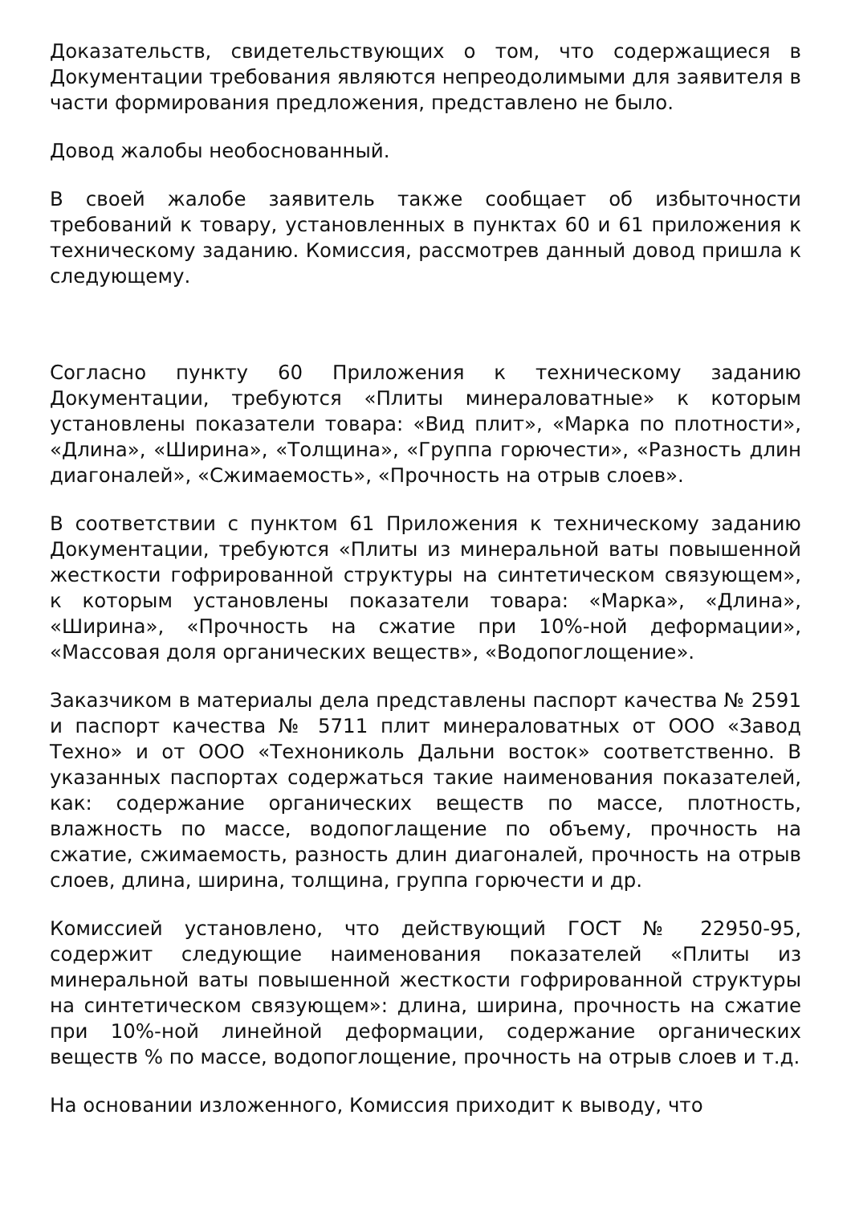Доказательств, свидетельствующих о том, что содержащиеся в Документации требования являются непреодолимыми для заявителя в части формирования предложения, представлено не было.
Довод жалобы необоснованный.
В своей жалобе заявитель также сообщает об избыточности требований к товару, установленных в пунктах 60 и 61 приложения к техническому заданию. Комиссия, рассмотрев данный довод пришла к следующему.
Согласно пункту 60 Приложения к техническому заданию Документации, требуются «Плиты минераловатные» к которым установлены показатели товара: «Вид плит», «Марка по плотности», «Длина», «Ширина», «Толщина», «Группа горючести», «Разность длин диагоналей», «Сжимаемость», «Прочность на отрыв слоев».
В соответствии с пунктом 61 Приложения к техническому заданию Документации, требуются «Плиты из минеральной ваты повышенной жесткости гофрированной структуры на синтетическом связующем», к которым установлены показатели товара: «Марка», «Длина», «Ширина», «Прочность на сжатие при 10%-ной деформации», «Массовая доля органических веществ», «Водопоглощение».
Заказчиком в материалы дела представлены паспорт качества № 2591 и паспорт качества № 5711 плит минераловатных от ООО «Завод Техно» и от ООО «Технониколь Дальни восток» соответственно. В указанных паспортах содержаться такие наименования показателей, как: содержание органических веществ по массе, плотность, влажность по массе, водопоглащение по объему, прочность на сжатие, сжимаемость, разность длин диагоналей, прочность на отрыв слоев, длина, ширина, толщина, группа горючести и др.
Комиссией установлено, что действующий ГОСТ № 22950-95, содержит следующие наименования показателей «Плиты из минеральной ваты повышенной жесткости гофрированной структуры на синтетическом связующем»: длина, ширина, прочность на сжатие при 10%-ной линейной деформации, содержание органических веществ % по массе, водопоглощение, прочность на отрыв слоев и т.д.
На основании изложенного, Комиссия приходит к выводу, что